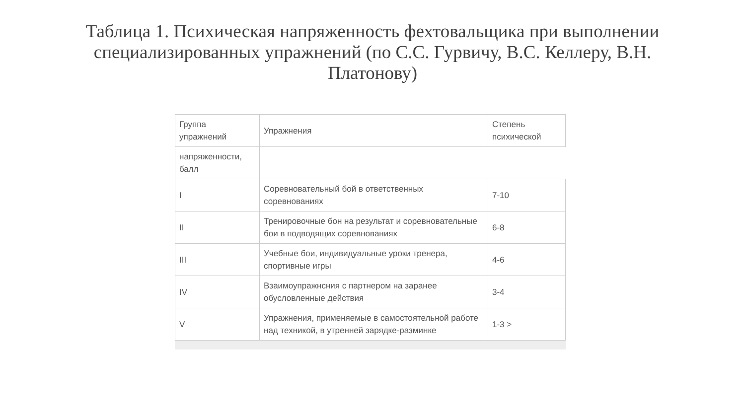Таблица 1. Психическая напряженность фехтовальщика при выполнении специализированных упражнений (по С.С. Гурвичу, В.С. Келлеру, В.Н. Платонову)
| Группа упражнений | Упражнения | Степень психической |
| напряженности, балл | | |
| I | Соревновательный бой в ответственных соревнованиях | 7-10 |
| II | Тренировочные бон на результат и соревновательные бои в подводящих соревнованиях | 6-8 |
| III | Учебные бои, индивидуальные уроки тренера, спортивные игры | 4-6 |
| IV | Взаимоупражнсния с партнером на заранее обусловленные действия | 3-4 |
| V | Упражнения, применяемые в самостоятельной работе над техникой, в утренней зарядке-разминке | 1-3 > |